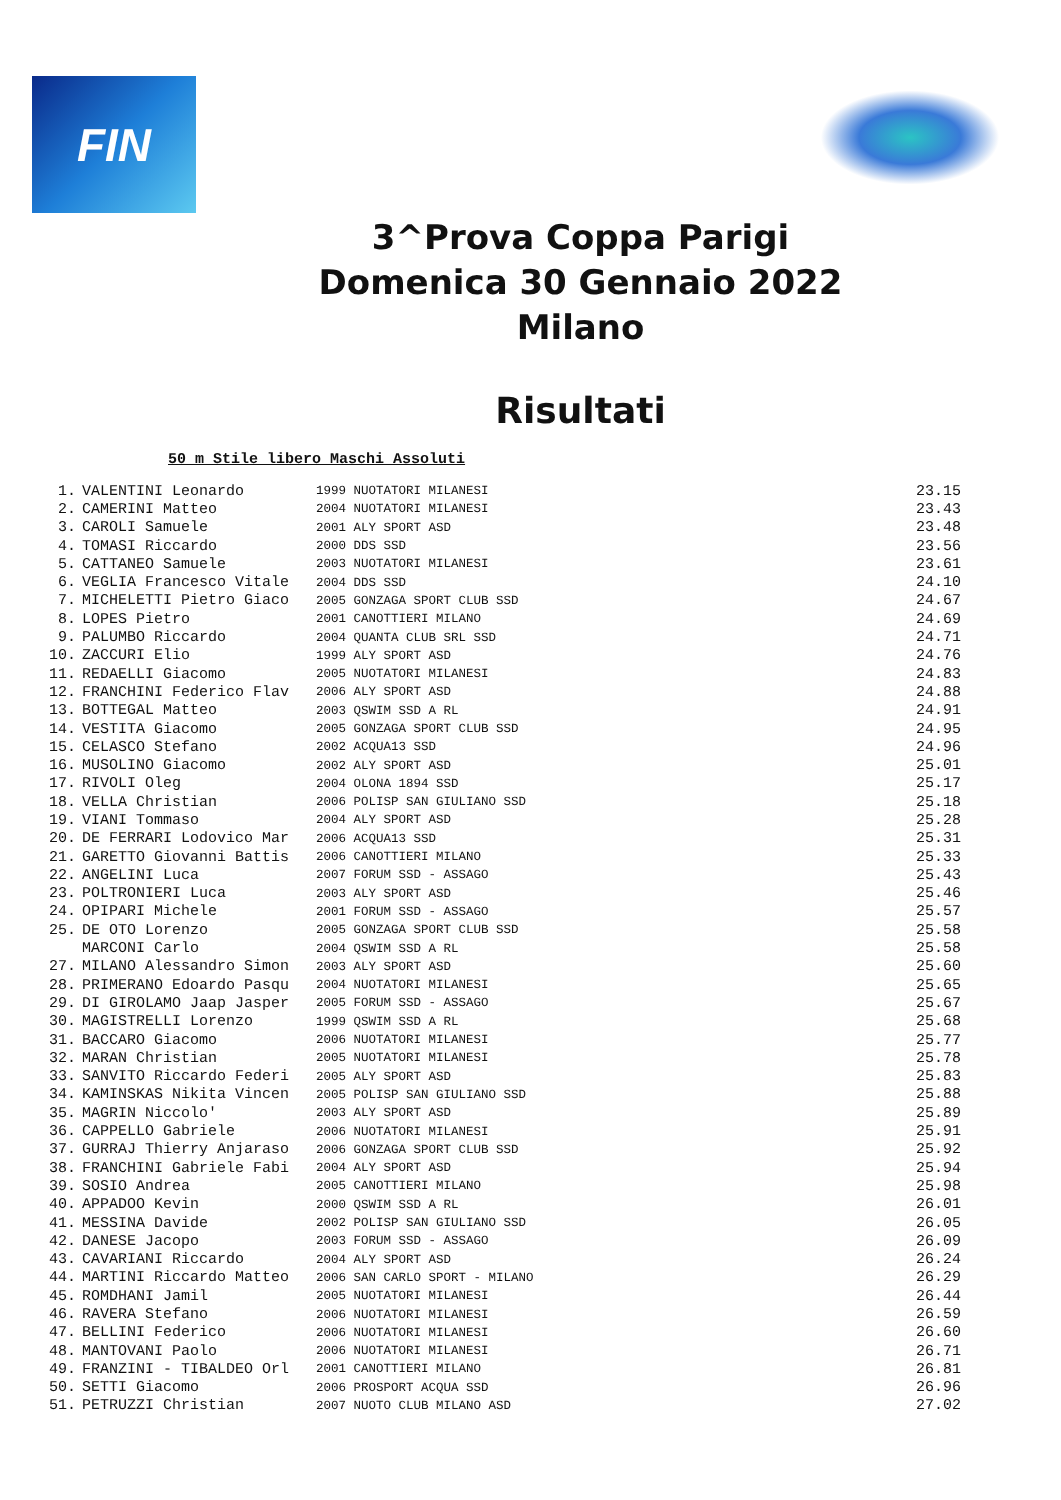FIN
3^Prova Coppa Parigi
Domenica 30 Gennaio 2022
Milano
Risultati
50 m Stile libero Maschi Assoluti
| 1. | VALENTINI Leonardo | 1999 | NUOTATORI MILANESI | 23.15 |
| 2. | CAMERINI Matteo | 2004 | NUOTATORI MILANESI | 23.43 |
| 3. | CAROLI Samuele | 2001 | ALY SPORT ASD | 23.48 |
| 4. | TOMASI Riccardo | 2000 | DDS SSD | 23.56 |
| 5. | CATTANEO Samuele | 2003 | NUOTATORI MILANESI | 23.61 |
| 6. | VEGLIA Francesco Vitale | 2004 | DDS SSD | 24.10 |
| 7. | MICHELETTI Pietro Giaco | 2005 | GONZAGA SPORT CLUB SSD | 24.67 |
| 8. | LOPES Pietro | 2001 | CANOTTIERI MILANO | 24.69 |
| 9. | PALUMBO Riccardo | 2004 | QUANTA CLUB SRL SSD | 24.71 |
| 10. | ZACCURI Elio | 1999 | ALY SPORT ASD | 24.76 |
| 11. | REDAELLI Giacomo | 2005 | NUOTATORI MILANESI | 24.83 |
| 12. | FRANCHINI Federico Flav | 2006 | ALY SPORT ASD | 24.88 |
| 13. | BOTTEGAL Matteo | 2003 | QSWIM SSD A RL | 24.91 |
| 14. | VESTITA Giacomo | 2005 | GONZAGA SPORT CLUB SSD | 24.95 |
| 15. | CELASCO Stefano | 2002 | ACQUA13 SSD | 24.96 |
| 16. | MUSOLINO Giacomo | 2002 | ALY SPORT ASD | 25.01 |
| 17. | RIVOLI Oleg | 2004 | OLONA 1894 SSD | 25.17 |
| 18. | VELLA Christian | 2006 | POLISP SAN GIULIANO SSD | 25.18 |
| 19. | VIANI Tommaso | 2004 | ALY SPORT ASD | 25.28 |
| 20. | DE FERRARI Lodovico Mar | 2006 | ACQUA13 SSD | 25.31 |
| 21. | GARETTO Giovanni Battis | 2006 | CANOTTIERI MILANO | 25.33 |
| 22. | ANGELINI Luca | 2007 | FORUM SSD - ASSAGO | 25.43 |
| 23. | POLTRONIERI Luca | 2003 | ALY SPORT ASD | 25.46 |
| 24. | OPIPARI Michele | 2001 | FORUM SSD - ASSAGO | 25.57 |
| 25. | DE OTO Lorenzo | 2005 | GONZAGA SPORT CLUB SSD | 25.58 |
| | MARCONI Carlo | 2004 | QSWIM SSD A RL | 25.58 |
| 27. | MILANO Alessandro Simon | 2003 | ALY SPORT ASD | 25.60 |
| 28. | PRIMERANO Edoardo Pasqu | 2004 | NUOTATORI MILANESI | 25.65 |
| 29. | DI GIROLAMO Jaap Jasper | 2005 | FORUM SSD - ASSAGO | 25.67 |
| 30. | MAGISTRELLI Lorenzo | 1999 | QSWIM SSD A RL | 25.68 |
| 31. | BACCARO Giacomo | 2006 | NUOTATORI MILANESI | 25.77 |
| 32. | MARAN Christian | 2005 | NUOTATORI MILANESI | 25.78 |
| 33. | SANVITO Riccardo Federi | 2005 | ALY SPORT ASD | 25.83 |
| 34. | KAMINSKAS Nikita Vincen | 2005 | POLISP SAN GIULIANO SSD | 25.88 |
| 35. | MAGRIN Niccolo' | 2003 | ALY SPORT ASD | 25.89 |
| 36. | CAPPELLO Gabriele | 2006 | NUOTATORI MILANESI | 25.91 |
| 37. | GURRAJ Thierry Anjaraso | 2006 | GONZAGA SPORT CLUB SSD | 25.92 |
| 38. | FRANCHINI Gabriele Fabi | 2004 | ALY SPORT ASD | 25.94 |
| 39. | SOSIO Andrea | 2005 | CANOTTIERI MILANO | 25.98 |
| 40. | APPADOO Kevin | 2000 | QSWIM SSD A RL | 26.01 |
| 41. | MESSINA Davide | 2002 | POLISP SAN GIULIANO SSD | 26.05 |
| 42. | DANESE Jacopo | 2003 | FORUM SSD - ASSAGO | 26.09 |
| 43. | CAVARIANI Riccardo | 2004 | ALY SPORT ASD | 26.24 |
| 44. | MARTINI Riccardo Matteo | 2006 | SAN CARLO SPORT - MILANO | 26.29 |
| 45. | ROMDHANI Jamil | 2005 | NUOTATORI MILANESI | 26.44 |
| 46. | RAVERA Stefano | 2006 | NUOTATORI MILANESI | 26.59 |
| 47. | BELLINI Federico | 2006 | NUOTATORI MILANESI | 26.60 |
| 48. | MANTOVANI Paolo | 2006 | NUOTATORI MILANESI | 26.71 |
| 49. | FRANZINI - TIBALDEO Orl | 2001 | CANOTTIERI MILANO | 26.81 |
| 50. | SETTI Giacomo | 2006 | PROSPORT ACQUA SSD | 26.96 |
| 51. | PETRUZZI Christian | 2007 | NUOTO CLUB MILANO ASD | 27.02 |